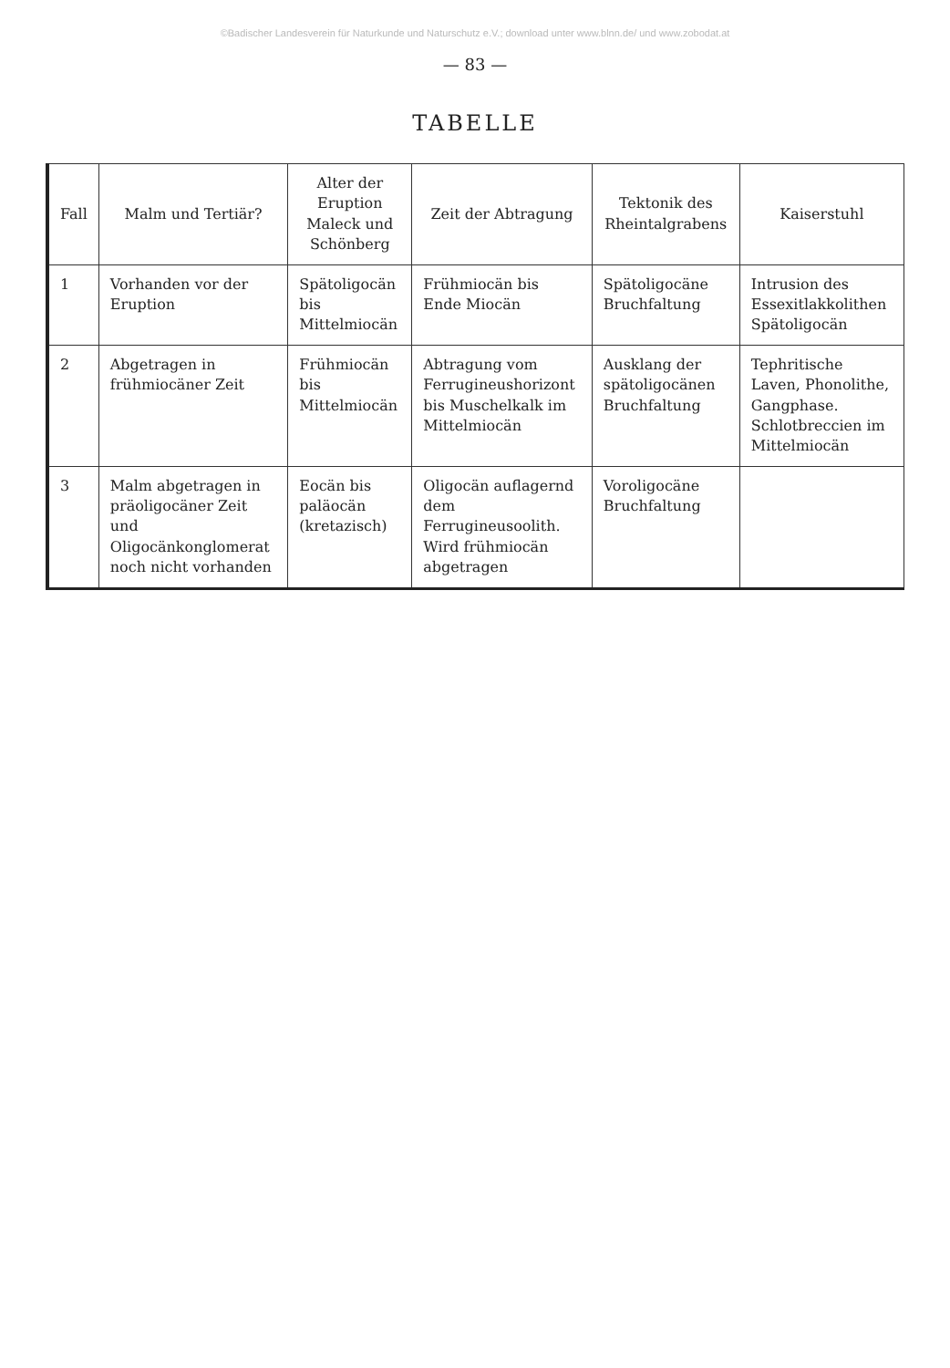©Badischer Landesverein für Naturkunde und Naturschutz e.V.; download unter www.blnn.de/ und www.zobodat.at
— 83 —
TABELLE
| Fall | Malm und Tertiär? | Alter der Eruption Maleck und Schönberg | Zeit der Abtragung | Tektonik des Rheintalgrabens | Kaiserstuhl |
| --- | --- | --- | --- | --- | --- |
| 1 | Vorhanden vor der Eruption | Spätoligocän bis Mittelmiocän | Frühmiocän bis Ende Miocän | Spätoligocäne Bruchfaltung | Intrusion des Essexitlakkolithen Spätoligocän |
| 2 | Abgetragen in frühmiocäner Zeit | Frühmiocän bis Mittelmiocän | Abtragung vom Ferrugineushorizont bis Muschelkalk im Mittelmiocän | Ausklang der spätoligocänen Bruchfaltung | Tephritische Laven, Phonolithe, Gangphase. Schlotbreccien im Mittelmiocän |
| 3 | Malm abgetragen in präoligocäner Zeit und Oligocänkonglomerat noch nicht vorhanden | Eocän bis paläocän (kretazisch) | Oligocän auflagernd dem Ferrugineusoolith. Wird frühmiocän abgetragen | Voroligocäne Bruchfaltung | |